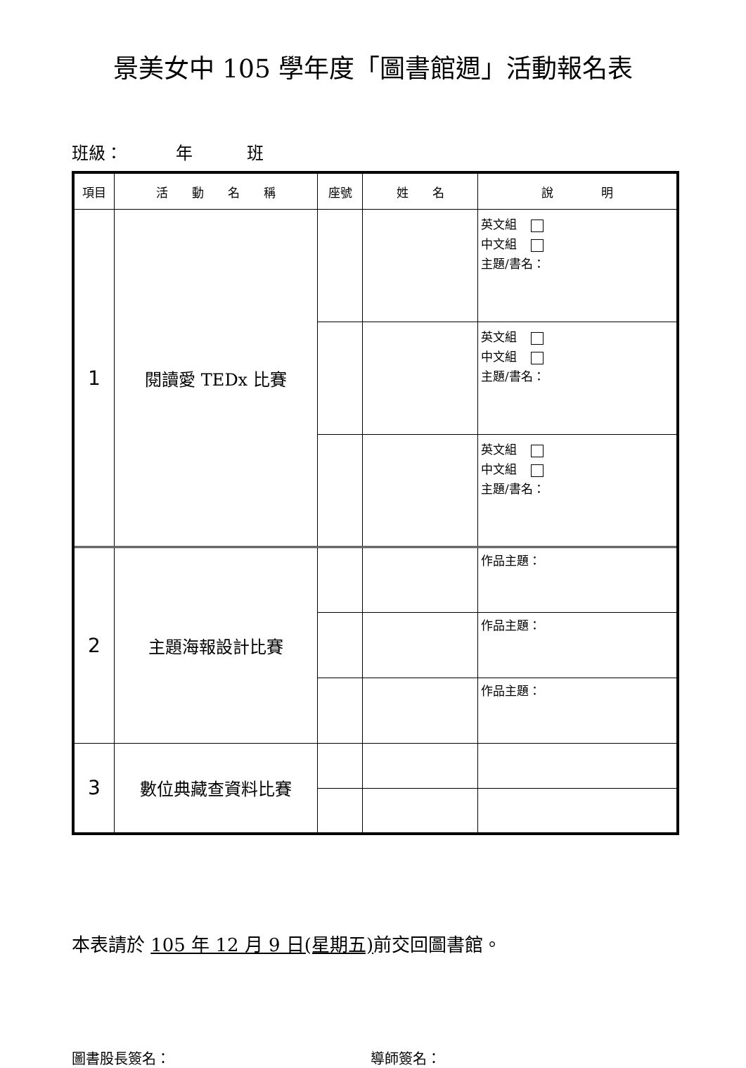景美女中 105 學年度「圖書館週」活動報名表
班級： 年 班
| 項目 | 活 動 名 稱 | 座號 | 姓 名 | 說 明 |
| --- | --- | --- | --- | --- |
| 1 | 閱讀愛 TEDx 比賽 | | | 英文組 中文組 主題/書名： |
| | | | | 英文組 中文組 主題/書名： |
| | | | | 英文組 中文組 主題/書名： |
| 2 | 主題海報設計比賽 | | | 作品主題： |
| | | | | 作品主題： |
| | | | | 作品主題： |
| 3 | 數位典藏查資料比賽 | | | |
本表請於 105 年 12 月 9 日(星期五) 前交回圖書館。
圖書股長簽名： 導師簽名：